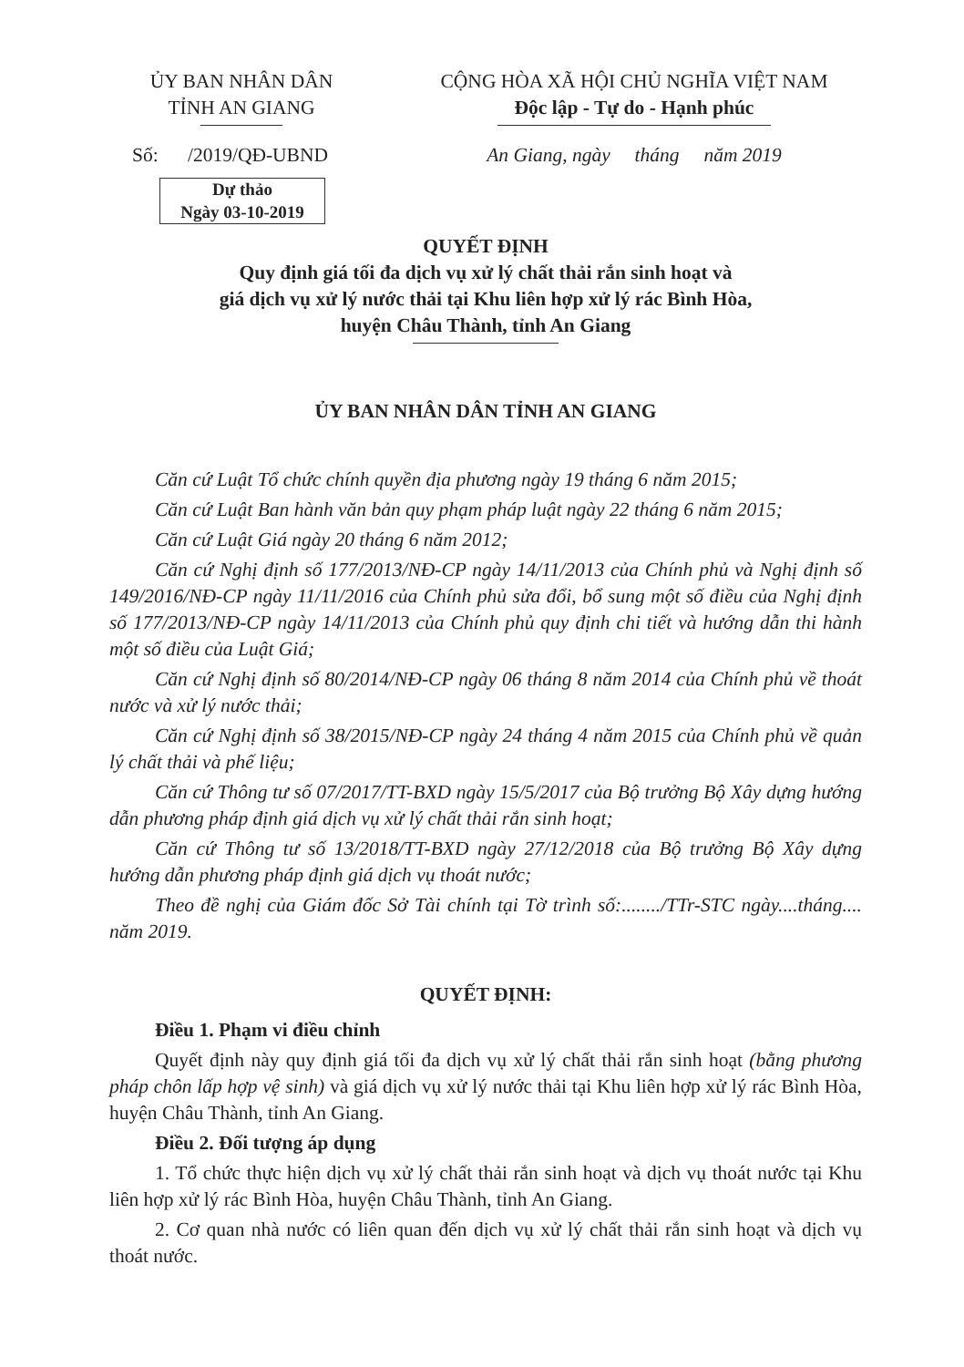ỦY BAN NHÂN DÂN
TỈNH AN GIANG
Số: /2019/QĐ-UBND
Dự thảo
Ngày 03-10-2019
CỘNG HÒA XÃ HỘI CHỦ NGHĨA VIỆT NAM
Độc lập - Tự do - Hạnh phúc
An Giang, ngày tháng năm 2019
QUYẾT ĐỊNH
Quy định giá tối đa dịch vụ xử lý chất thải rắn sinh hoạt và
giá dịch vụ xử lý nước thải tại Khu liên hợp xử lý rác Bình Hòa,
huyện Châu Thành, tỉnh An Giang
ỦY BAN NHÂN DÂN TỈNH AN GIANG
Căn cứ Luật Tổ chức chính quyền địa phương ngày 19 tháng 6 năm 2015;
Căn cứ Luật Ban hành văn bản quy phạm pháp luật ngày 22 tháng 6 năm 2015;
Căn cứ Luật Giá ngày 20 tháng 6 năm 2012;
Căn cứ Nghị định số 177/2013/NĐ-CP ngày 14/11/2013 của Chính phủ và Nghị định số 149/2016/NĐ-CP ngày 11/11/2016 của Chính phủ sửa đổi, bổ sung một số điều của Nghị định số 177/2013/NĐ-CP ngày 14/11/2013 của Chính phủ quy định chi tiết và hướng dẫn thi hành một số điều của Luật Giá;
Căn cứ Nghị định số 80/2014/NĐ-CP ngày 06 tháng 8 năm 2014 của Chính phủ về thoát nước và xử lý nước thải;
Căn cứ Nghị định số 38/2015/NĐ-CP ngày 24 tháng 4 năm 2015 của Chính phủ về quản lý chất thải và phế liệu;
Căn cứ Thông tư số 07/2017/TT-BXD ngày 15/5/2017 của Bộ trưởng Bộ Xây dựng hướng dẫn phương pháp định giá dịch vụ xử lý chất thải rắn sinh hoạt;
Căn cứ Thông tư số 13/2018/TT-BXD ngày 27/12/2018 của Bộ trưởng Bộ Xây dựng hướng dẫn phương pháp định giá dịch vụ thoát nước;
Theo đề nghị của Giám đốc Sở Tài chính tại Tờ trình số:......../TTr-STC ngày....tháng.... năm 2019.
QUYẾT ĐỊNH:
Điều 1. Phạm vi điều chỉnh
Quyết định này quy định giá tối đa dịch vụ xử lý chất thải rắn sinh hoạt (bằng phương pháp chôn lấp hợp vệ sinh) và giá dịch vụ xử lý nước thải tại Khu liên hợp xử lý rác Bình Hòa, huyện Châu Thành, tỉnh An Giang.
Điều 2. Đối tượng áp dụng
1. Tổ chức thực hiện dịch vụ xử lý chất thải rắn sinh hoạt và dịch vụ thoát nước tại Khu liên hợp xử lý rác Bình Hòa, huyện Châu Thành, tỉnh An Giang.
2. Cơ quan nhà nước có liên quan đến dịch vụ xử lý chất thải rắn sinh hoạt và dịch vụ thoát nước.